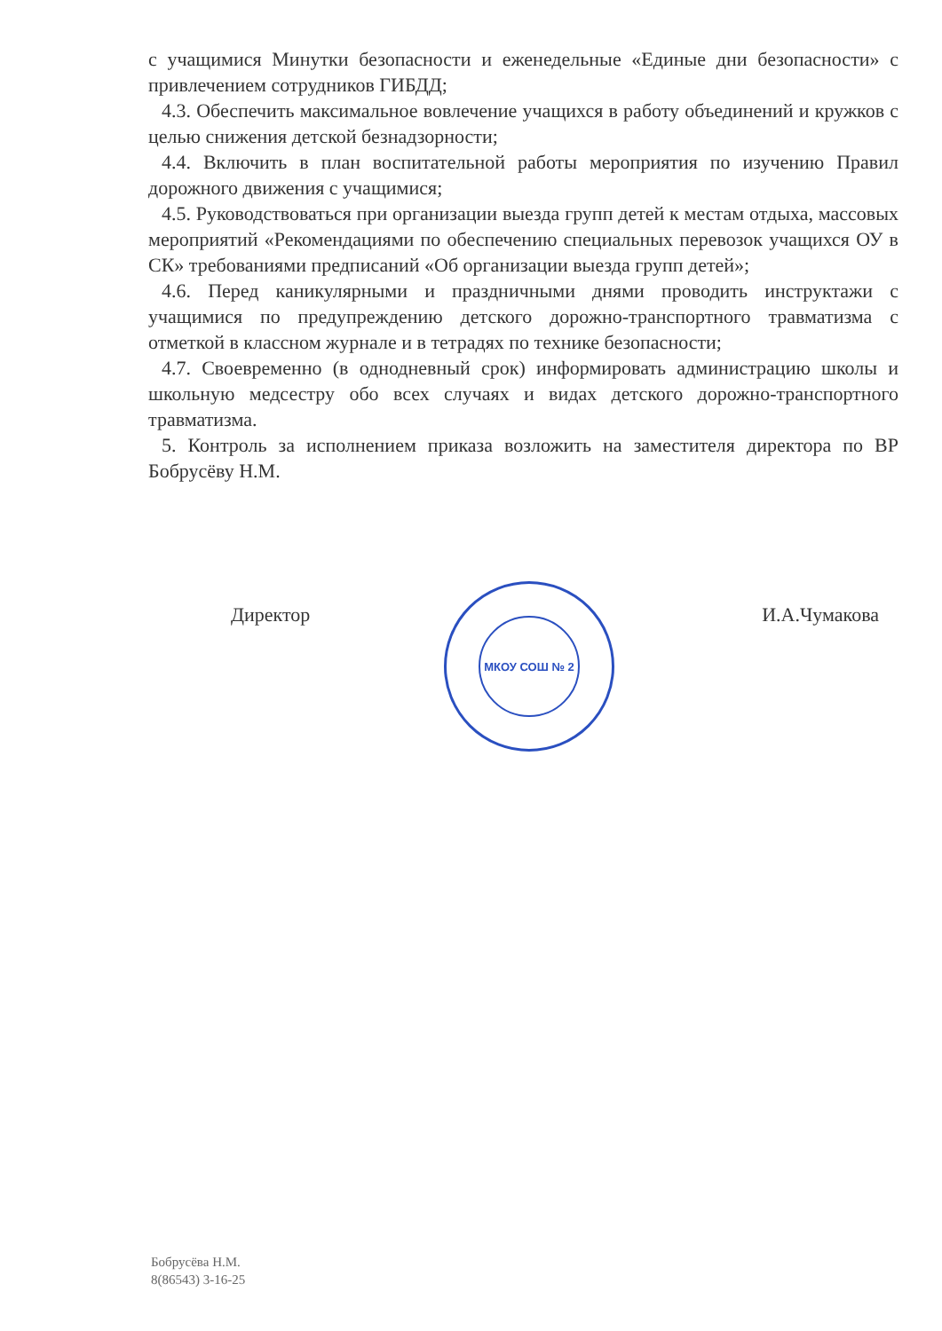с учащимися Минутки безопасности и еженедельные «Единые дни безопасности» с привлечением сотрудников ГИБДД;
4.3. Обеспечить максимальное вовлечение учащихся в работу объединений и кружков с целью снижения детской безнадзорности;
4.4. Включить в план воспитательной работы мероприятия по изучению Правил дорожного движения с учащимися;
4.5. Руководствоваться при организации выезда групп детей к местам отдыха, массовых мероприятий «Рекомендациями по обеспечению специальных перевозок учащихся ОУ в СК» требованиями предписаний «Об организации выезда групп детей»;
4.6. Перед каникулярными и праздничными днями проводить инструктажи с учащимися по предупреждению детского дорожно-транспортного травматизма с отметкой в классном журнале и в тетрадях по технике безопасности;
4.7. Своевременно (в однодневный срок) информировать администрацию школы и школьную медсестру обо всех случаях и видах детского дорожно-транспортного травматизма.
5. Контроль за исполнением приказа возложить на заместителя директора по ВР Бобрусёву Н.М.
МКОУ СОШ № 2
Директор И.А.Чумакова
Бобрусёва Н.М.
8(86543) 3-16-25